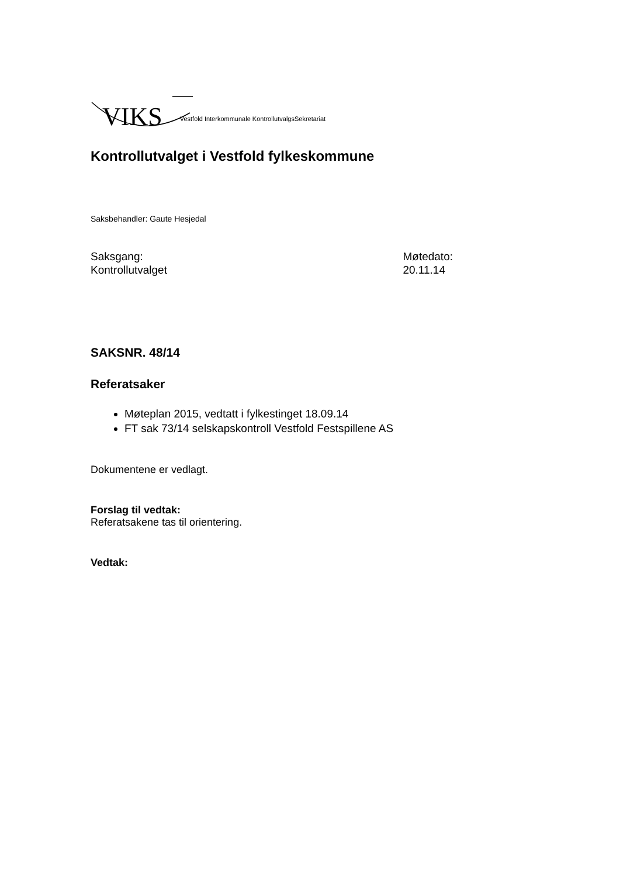VIKS Vestfold Interkommunale KontrollutvalgsSekretariat
Kontrollutvalget i Vestfold fylkeskommune
Saksbehandler: Gaute Hesjedal
Saksgang:
Kontrollutvalget
Møtedato:
20.11.14
SAKSNR. 48/14
Referatsaker
Møteplan 2015, vedtatt i fylkestinget 18.09.14
FT sak 73/14 selskapskontroll Vestfold Festspillene AS
Dokumentene er vedlagt.
Forslag til vedtak:
Referatsakene tas til orientering.
Vedtak: